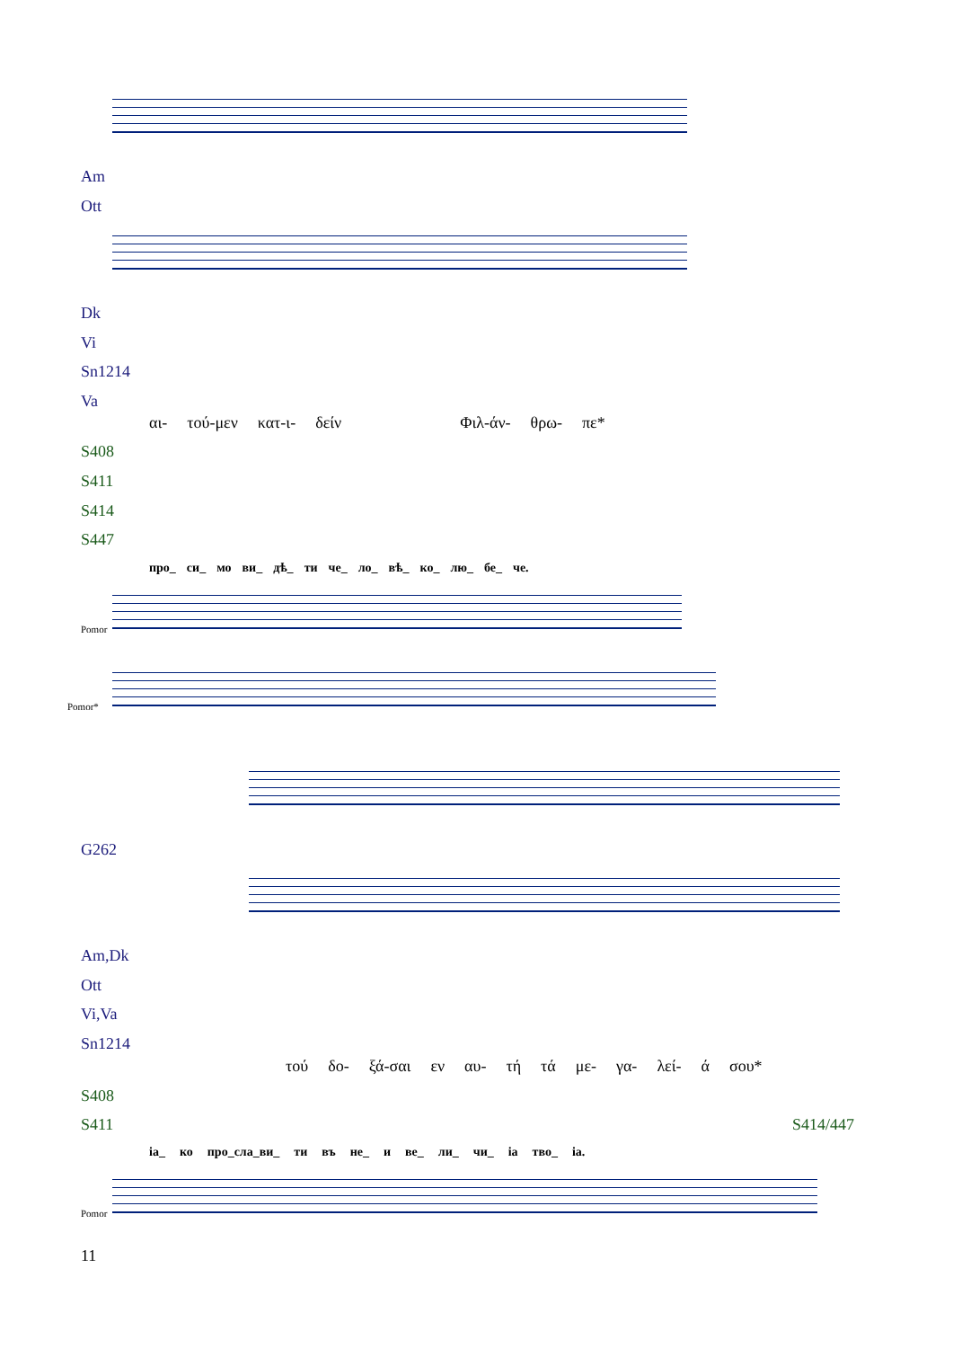Am
Ott
Dk
Vi
Sn1214
Va
αι- τού-μεν κατ-ι- δείν Φιλ-άν- θρω- πε*
S408
S411
S414
S447
про_ си_ мо ви_ дѣ_ ти че_ ло_ вѣ_ ко_ лю_ бе_ че.
Pomor
Pomor*
G262
Am,Dk
Ott
Vi,Va
Sn1214
τού δο- ξά-σαι εν αυ- τή τά με- γα- λεί- ά σου*
S408
S411 S414/447
іа_ ко про_сла_ви_ ти въ не_ и ве_ ли_ чи_ іа тво_ іа.
Pomor
11